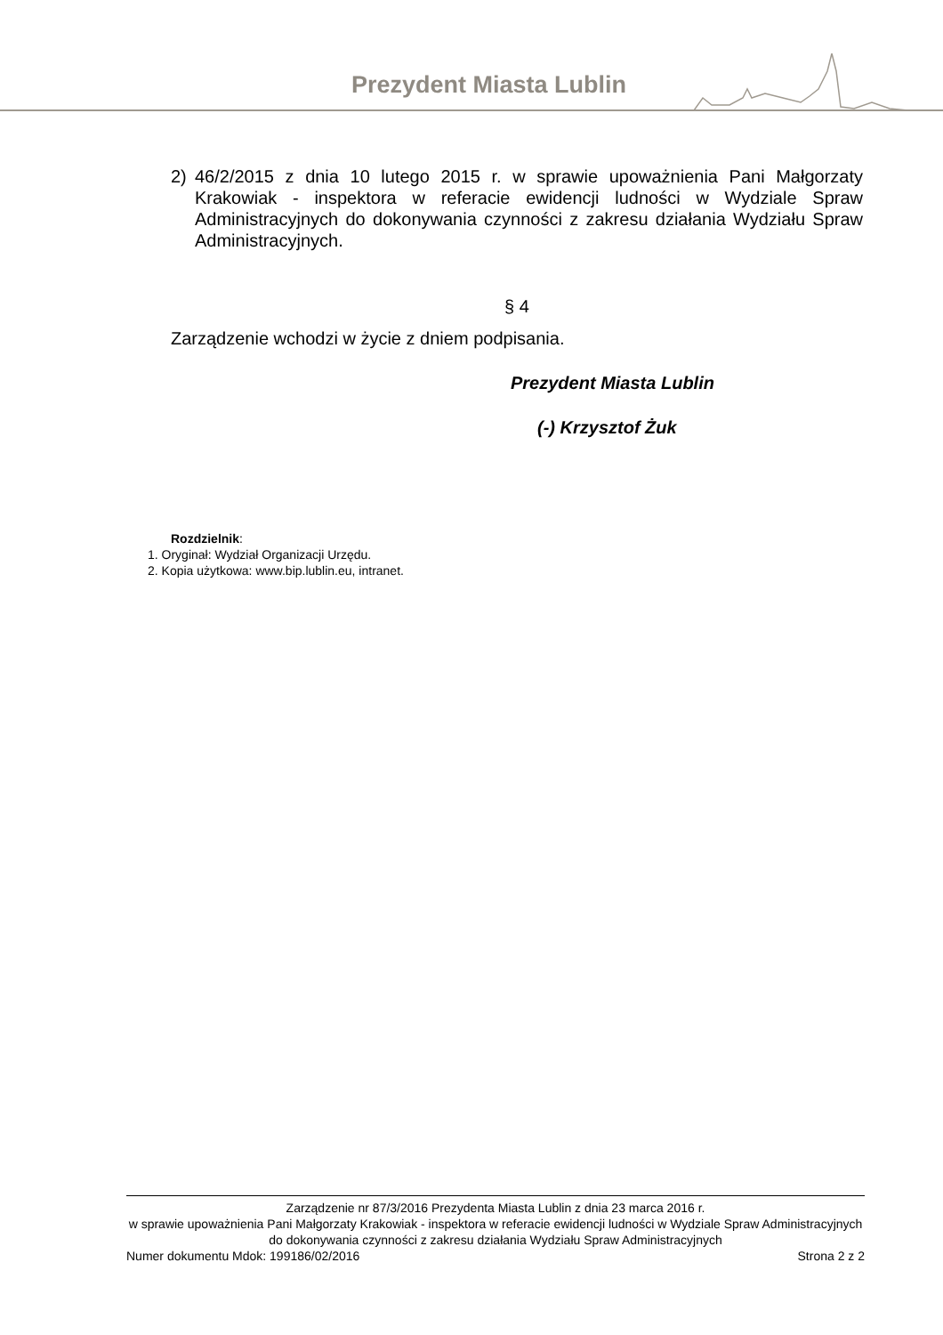Prezydent Miasta Lublin
2) 46/2/2015 z dnia 10 lutego 2015 r. w sprawie upoważnienia Pani Małgorzaty Krakowiak - inspektora w referacie ewidencji ludności w Wydziale Spraw Administracyjnych do dokonywania czynności z zakresu działania Wydziału Spraw Administracyjnych.
§ 4
Zarządzenie wchodzi w życie z dniem podpisania.
Prezydent Miasta Lublin
(-) Krzysztof Żuk
Rozdzielnik:
1. Oryginał: Wydział Organizacji Urzędu.
2. Kopia użytkowa: www.bip.lublin.eu, intranet.
Zarządzenie nr 87/3/2016 Prezydenta Miasta Lublin z dnia 23 marca 2016 r.
w sprawie upoważnienia Pani Małgorzaty Krakowiak - inspektora w referacie ewidencji ludności w Wydziale Spraw Administracyjnych do dokonywania czynności z zakresu działania Wydziału Spraw Administracyjnych
Numer dokumentu Mdok: 199186/02/2016 Strona 2 z 2